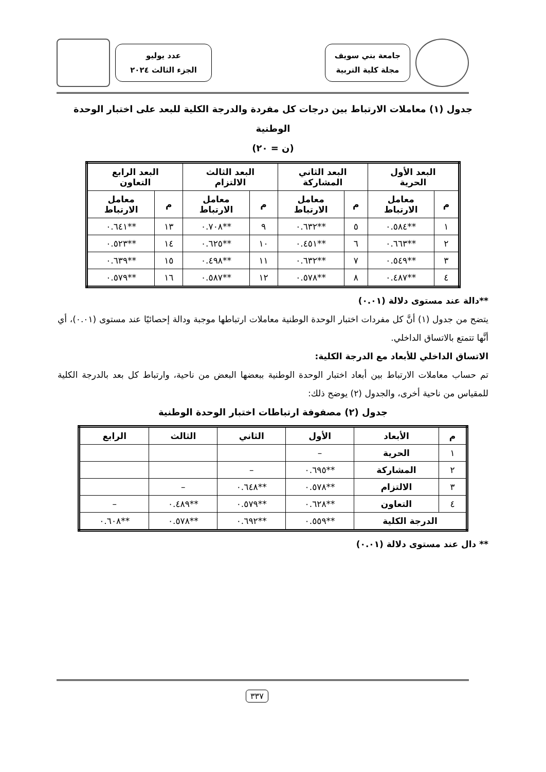جامعة بني سويف
مجلة كلية التربية
عدد يوليو
الجزء الثالث ٢٠٢٤
جدول (١) معاملات الارتباط بين درجات كل مفردة والدرجة الكلية للبعد على اختبار الوحدة الوطنية
(ن = ٢٠)
| البعد الأول الحرية | | البعد الثاني المشاركة | | البعد الثالث الالتزام | | البعد الرابع التعاون | |
| --- | --- | --- | --- | --- | --- | --- | --- |
| م | معامل الارتباط | م | معامل الارتباط | م | معامل الارتباط | م | معامل الارتباط |
| ١ | **٠.٥٨٤ | ٥ | **٠.٦٣٢ | ٩ | **٠.٧٠٨ | ١٣ | **٠.٦٤١ |
| ٢ | **٠.٦٦٣ | ٦ | **٠.٤٥١ | ١٠ | **٠.٦٢٥ | ١٤ | **٠.٥٢٣ |
| ٣ | **٠.٥٤٩ | ٧ | **٠.٦٣٢ | ١١ | **٠.٤٩٨ | ١٥ | **٠.٦٣٩ |
| ٤ | **٠.٤٨٧ | ٨ | **٠.٥٧٨ | ١٢ | **٠.٥٨٧ | ١٦ | **٠.٥٧٩ |
**دالة عند مستوى دلالة (٠.٠١)
يتضح من جدول (١) أنَّ كل مفردات اختبار الوحدة الوطنية معاملات ارتباطها موجبة ودالة إحصائيًا عند مستوى (٠.٠١)، أي أنَّها تتمتع بالاتساق الداخلي.
الاتساق الداخلي للأبعاد مع الدرجة الكلية:
تم حساب معاملات الارتباط بين أبعاد اختبار الوحدة الوطنية ببعضها البعض من ناحية، وارتباط كل بعد بالدرجة الكلية للمقياس من ناحية أخرى، والجدول (٢) يوضح ذلك:
جدول (٢) مصفوفة ارتباطات اختبار الوحدة الوطنية
| م | الأبعاد | الأول | الثاني | الثالث | الرابع |
| --- | --- | --- | --- | --- | --- |
| ١ | الحرية | – | | | |
| ٢ | المشاركة | **٠.٦٩٥ | – | | |
| ٣ | الالتزام | **٠.٥٧٨ | **٠.٦٤٨ | – | |
| ٤ | التعاون | **٠.٦٢٨ | **٠.٥٧٩ | **٠.٤٨٩ | – |
| الدرجة الكلية | | **٠.٥٥٩ | **٠.٦٩٢ | **٠.٥٧٨ | **٠.٦٠٨ |
** دال عند مستوى دلالة (٠.٠١)
٣٣٧